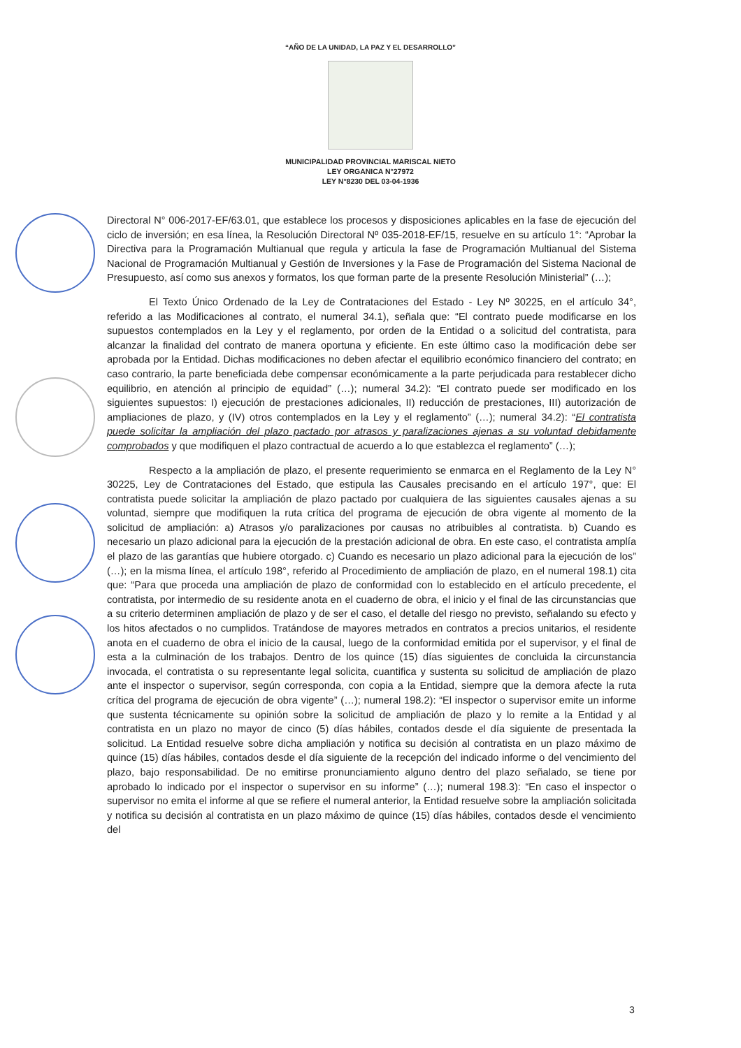“AÑO DE LA UNIDAD, LA PAZ Y EL DESARROLLO”
MUNICIPALIDAD PROVINCIAL MARISCAL NIETO
LEY ORGANICA N°27972
LEY N°8230 DEL 03-04-1936
Directoral N° 006-2017-EF/63.01, que establece los procesos y disposiciones aplicables en la fase de ejecución del ciclo de inversión; en esa línea, la Resolución Directoral Nº 035-2018-EF/15, resuelve en su artículo 1°: “Aprobar la Directiva para la Programación Multianual que regula y articula la fase de Programación Multianual del Sistema Nacional de Programación Multianual y Gestión de Inversiones y la Fase de Programación del Sistema Nacional de Presupuesto, así como sus anexos y formatos, los que forman parte de la presente Resolución Ministerial” (…);
El Texto Único Ordenado de la Ley de Contrataciones del Estado - Ley Nº 30225, en el artículo 34°, referido a las Modificaciones al contrato, el numeral 34.1), señala que: “El contrato puede modificarse en los supuestos contemplados en la Ley y el reglamento, por orden de la Entidad o a solicitud del contratista, para alcanzar la finalidad del contrato de manera oportuna y eficiente. En este último caso la modificación debe ser aprobada por la Entidad. Dichas modificaciones no deben afectar el equilibrio económico financiero del contrato; en caso contrario, la parte beneficiada debe compensar económicamente a la parte perjudicada para restablecer dicho equilibrio, en atención al principio de equidad” (…); numeral 34.2): “El contrato puede ser modificado en los siguientes supuestos: I) ejecución de prestaciones adicionales, II) reducción de prestaciones, III) autorización de ampliaciones de plazo, y (IV) otros contemplados en la Ley y el reglamento” (…); numeral 34.2): “El contratista puede solicitar la ampliación del plazo pactado por atrasos y paralizaciones ajenas a su voluntad debidamente comprobados y que modifiquen el plazo contractual de acuerdo a lo que establezca el reglamento” (…);
Respecto a la ampliación de plazo, el presente requerimiento se enmarca en el Reglamento de la Ley N° 30225, Ley de Contrataciones del Estado, que estipula las Causales precisando en el artículo 197°, que: El contratista puede solicitar la ampliación de plazo pactado por cualquiera de las siguientes causales ajenas a su voluntad, siempre que modifiquen la ruta crítica del programa de ejecución de obra vigente al momento de la solicitud de ampliación: a) Atrasos y/o paralizaciones por causas no atribuibles al contratista. b) Cuando es necesario un plazo adicional para la ejecución de la prestación adicional de obra. En este caso, el contratista amplía el plazo de las garantías que hubiere otorgado. c) Cuando es necesario un plazo adicional para la ejecución de los” (…); en la misma línea, el artículo 198°, referido al Procedimiento de ampliación de plazo, en el numeral 198.1) cita que: “Para que proceda una ampliación de plazo de conformidad con lo establecido en el artículo precedente, el contratista, por intermedio de su residente anota en el cuaderno de obra, el inicio y el final de las circunstancias que a su criterio determinen ampliación de plazo y de ser el caso, el detalle del riesgo no previsto, señalando su efecto y los hitos afectados o no cumplidos. Tratándose de mayores metrados en contratos a precios unitarios, el residente anota en el cuaderno de obra el inicio de la causal, luego de la conformidad emitida por el supervisor, y el final de esta a la culminación de los trabajos. Dentro de los quince (15) días siguientes de concluida la circunstancia invocada, el contratista o su representante legal solicita, cuantifica y sustenta su solicitud de ampliación de plazo ante el inspector o supervisor, según corresponda, con copia a la Entidad, siempre que la demora afecte la ruta crítica del programa de ejecución de obra vigente” (…); numeral 198.2): “El inspector o supervisor emite un informe que sustenta técnicamente su opinión sobre la solicitud de ampliación de plazo y lo remite a la Entidad y al contratista en un plazo no mayor de cinco (5) días hábiles, contados desde el día siguiente de presentada la solicitud. La Entidad resuelve sobre dicha ampliación y notifica su decisión al contratista en un plazo máximo de quince (15) días hábiles, contados desde el día siguiente de la recepción del indicado informe o del vencimiento del plazo, bajo responsabilidad. De no emitirse pronunciamiento alguno dentro del plazo señalado, se tiene por aprobado lo indicado por el inspector o supervisor en su informe” (…); numeral 198.3): “En caso el inspector o supervisor no emita el informe al que se refiere el numeral anterior, la Entidad resuelve sobre la ampliación solicitada y notifica su decisión al contratista en un plazo máximo de quince (15) días hábiles, contados desde el vencimiento del
3